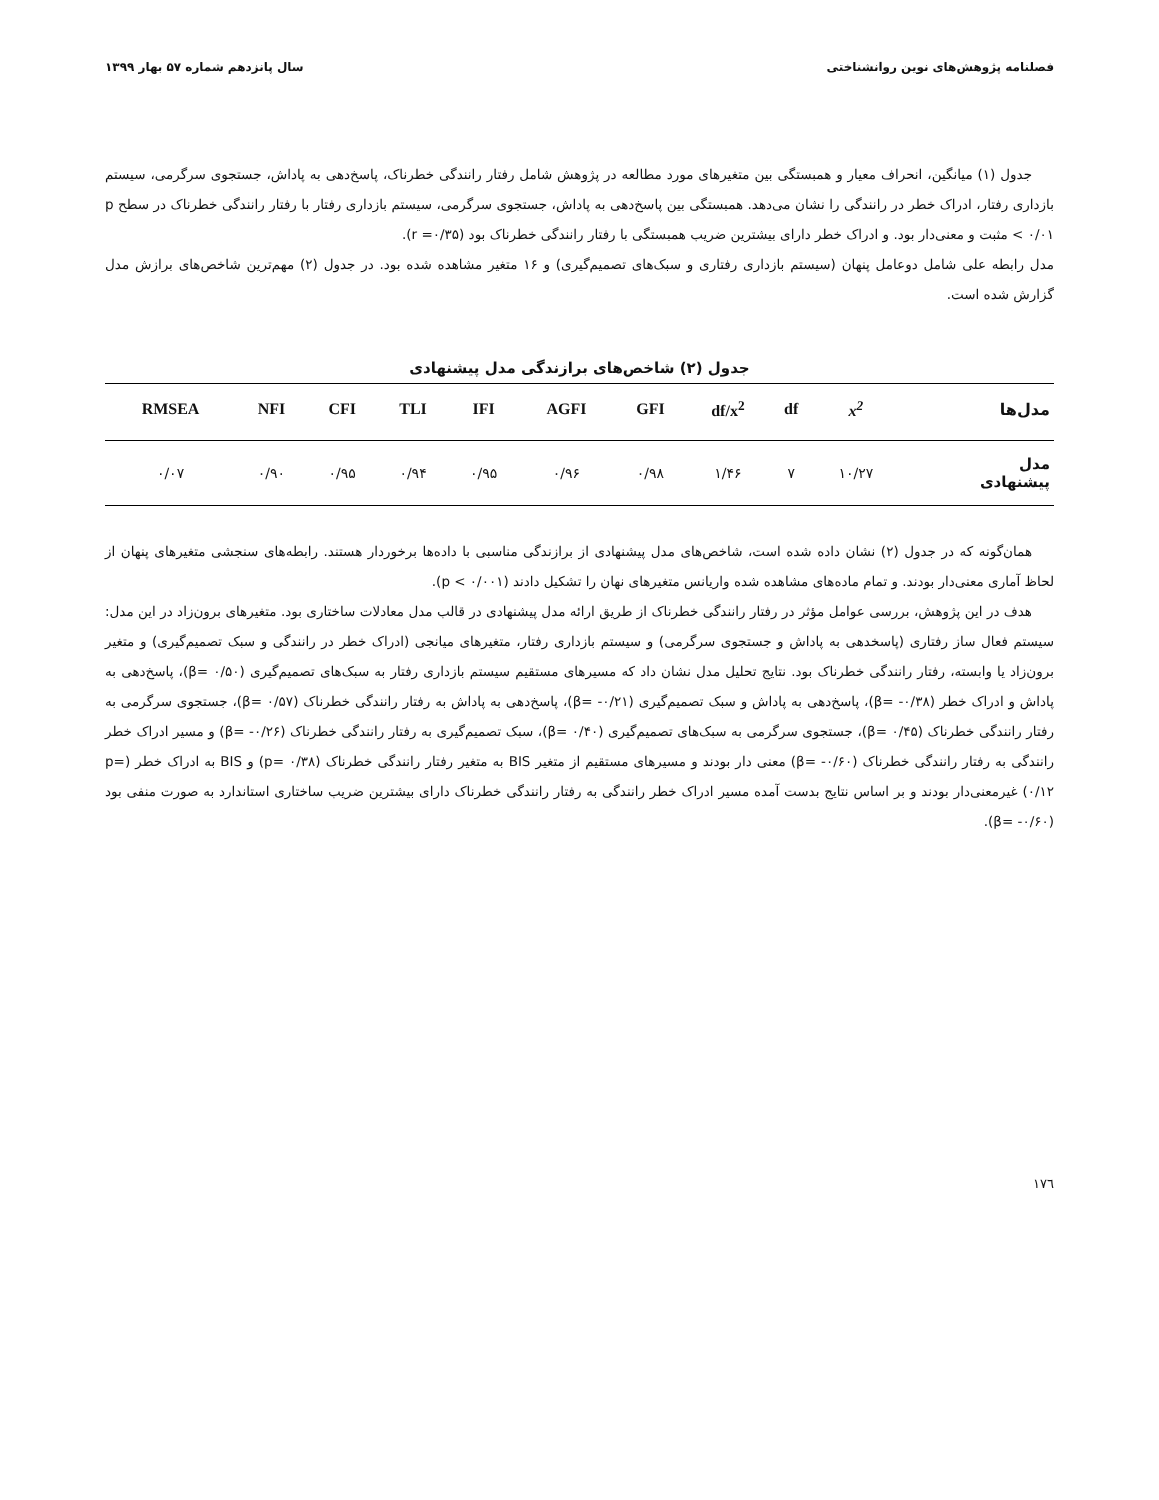فصلنامه پژوهش‌های نوین روانشناختی سال پانزدهم شماره ۵۷ بهار ۱۳۹۹
جدول (۱) میانگین، انحراف معیار و همبستگی بین متغیرهای مورد مطالعه در پژوهش شامل رفتار رانندگی خطرناک، پاسخ‌دهی به پاداش، جستجوی سرگرمی، سیستم بازداری رفتار، ادراک خطر در رانندگی را نشان می‌دهد. همبستگی بین پاسخ‌دهی به پاداش، جستجوی سرگرمی، سیستم بازداری رفتار با رفتار رانندگی خطرناک در سطح p < ۰/۰۱ مثبت و معنی‌دار بود. و ادراک خطر دارای بیشترین ضریب همبستگی با رفتار رانندگی خطرناک بود (r =۰/۳۵).
مدل رابطه علی شامل دوعامل پنهان (سیستم بازداری رفتاری و سبک‌های تصمیم‌گیری) و ۱۶ متغیر مشاهده شده بود. در جدول (۲) مهم‌ترین شاخص‌های برازش مدل گزارش شده است.
جدول (۲) شاخص‌های برازندگی مدل پیشنهادی
| مدل‌ها | x<sup>2</sup> | df | df/x<sup>2</sup> | GFI | AGFI | IFI | TLI | CFI | NFI | RMSEA |
| --- | --- | --- | --- | --- | --- | --- | --- | --- | --- | --- |
| مدل پیشنهادی | ۱۰/۲۷ | ۷ | ۱/۴۶ | ۰/۹۸ | ۰/۹۶ | ۰/۹۵ | ۰/۹۴ | ۰/۹۵ | ۰/۹۰ | ۰/۰۷ |
همان‌گونه که در جدول (۲) نشان داده شده است، شاخص‌های مدل پیشنهادی از برازندگی مناسبی با داده‌ها برخوردار هستند. رابطه‌های سنجشی متغیرهای پنهان از لحاظ آماری معنی‌دار بودند. و تمام ماده‌های مشاهده شده واریانس متغیرهای نهان را تشکیل دادند (p < ۰/۰۰۱).
هدف در این پژوهش، بررسی عوامل مؤثر در رفتار رانندگی خطرناک از طریق ارائه مدل پیشنهادی در قالب مدل معادلات ساختاری بود. متغیرهای برون‌زاد در این مدل: سیستم فعال ساز رفتاری (پاسخدهی به پاداش و جستجوی سرگرمی) و سیستم بازداری رفتار، متغیرهای میانجی (ادراک خطر در رانندگی و سبک تصمیم‌گیری) و متغیر برون‌زاد یا وابسته، رفتار رانندگی خطرناک بود. نتایج تحلیل مدل نشان داد که مسیرهای مستقیم سیستم بازداری رفتار به سبک‌های تصمیم‌گیری (β= ۰/۵۰)، پاسخ‌دهی به پاداش و ادراک خطر (β= -۰/۳۸)، پاسخ‌دهی به پاداش و سبک تصمیم‌گیری (β= -۰/۲۱)، پاسخ‌دهی به پاداش به رفتار رانندگی خطرناک (β= ۰/۵۷)، جستجوی سرگرمی به رفتار رانندگی خطرناک (β= ۰/۴۵)، جستجوی سرگرمی به سبک‌های تصمیم‌گیری (β= ۰/۴۰)، سبک تصمیم‌گیری به رفتار رانندگی خطرناک (β= -۰/۲۶) و مسیر ادراک خطر رانندگی به رفتار رانندگی خطرناک (β= -۰/۶۰) معنی دار بودند و مسیرهای مستقیم از متغیر BIS به متغیر رفتار رانندگی خطرناک (p= ۰/۳۸) و BIS به ادراک خطر (p= ۰/۱۲) غیرمعنی‌دار بودند و بر اساس نتایج بدست آمده مسیر ادراک خطر رانندگی به رفتار رانندگی خطرناک دارای بیشترین ضریب ساختاری استاندارد به صورت منفی بود (β= -۰/۶۰).
۱۷٦